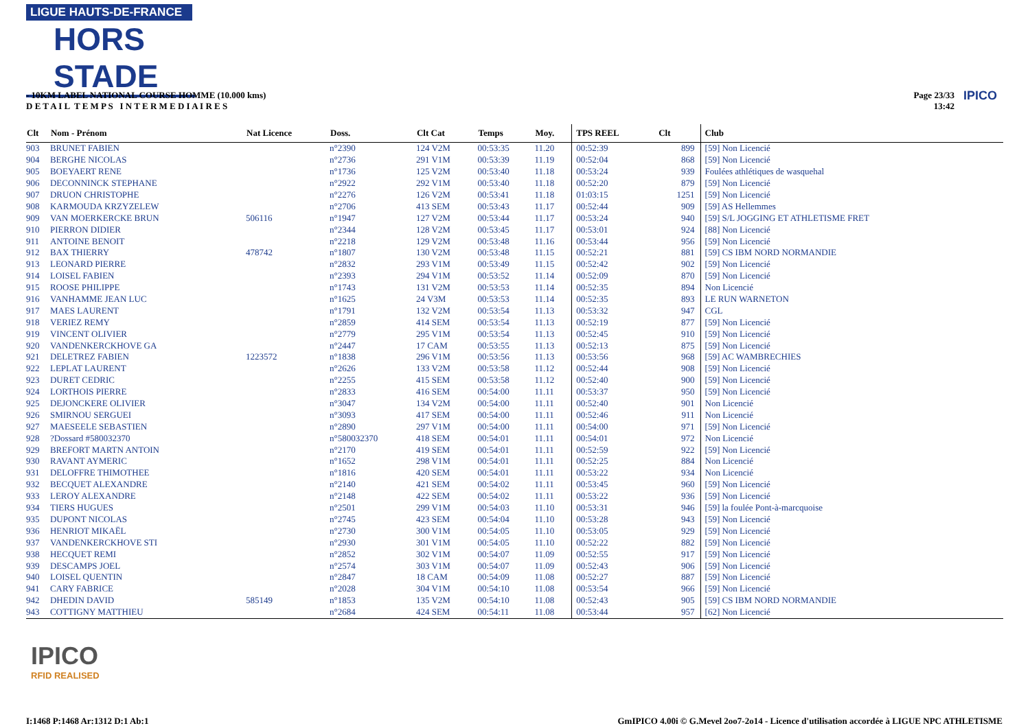LIGUE HAUTS-DE-FRANCE
HORS STADE
- 10KM LABEL NATIONAL COURSE HOMME (10.000 kms)
D E T A I L T E M P S I N T E R M E D I A I R E S
Page 23/33
13:42
IPICO
| Clt | Nom - Prénom | Nat Licence | Doss. | Clt Cat | Temps | Moy. | TPS REEL | Clt | Club |
| --- | --- | --- | --- | --- | --- | --- | --- | --- | --- |
| 903 | BRUNET FABIEN | | n°2390 | 124 V2M | 00:53:35 | 11.20 | 00:52:39 | 899 | [59] Non Licencié |
| 904 | BERGHE NICOLAS | | n°2736 | 291 V1M | 00:53:39 | 11.19 | 00:52:04 | 868 | [59] Non Licencié |
| 905 | BOEYAERT RENE | | n°1736 | 125 V2M | 00:53:40 | 11.18 | 00:53:24 | 939 | Foulées athlétiques de wasquehal |
| 906 | DECONNINCK STEPHANE | | n°2922 | 292 V1M | 00:53:40 | 11.18 | 00:52:20 | 879 | [59] Non Licencié |
| 907 | DRUON CHRISTOPHE | | n°2276 | 126 V2M | 00:53:41 | 11.18 | 01:03:15 | 1251 | [59] Non Licencié |
| 908 | KARMOUDA KRZYZELEW | | n°2706 | 413 SEM | 00:53:43 | 11.17 | 00:52:44 | 909 | [59] AS Hellemmes |
| 909 | VAN MOERKERCKE BRUN | 506116 | n°1947 | 127 V2M | 00:53:44 | 11.17 | 00:53:24 | 940 | [59] S/L JOGGING ET ATHLETISME FRET |
| 910 | PIERRON DIDIER | | n°2344 | 128 V2M | 00:53:45 | 11.17 | 00:53:01 | 924 | [88] Non Licencié |
| 911 | ANTOINE BENOIT | | n°2218 | 129 V2M | 00:53:48 | 11.16 | 00:53:44 | 956 | [59] Non Licencié |
| 912 | BAX THIERRY | 478742 | n°1807 | 130 V2M | 00:53:48 | 11.15 | 00:52:21 | 881 | [59] CS IBM NORD NORMANDIE |
| 913 | LEONARD PIERRE | | n°2832 | 293 V1M | 00:53:49 | 11.15 | 00:52:42 | 902 | [59] Non Licencié |
| 914 | LOISEL FABIEN | | n°2393 | 294 V1M | 00:53:52 | 11.14 | 00:52:09 | 870 | [59] Non Licencié |
| 915 | ROOSE PHILIPPE | | n°1743 | 131 V2M | 00:53:53 | 11.14 | 00:52:35 | 894 | Non Licencié |
| 916 | VANHAMME JEAN LUC | | n°1625 | 24 V3M | 00:53:53 | 11.14 | 00:52:35 | 893 | LE RUN WARNETON |
| 917 | MAES LAURENT | | n°1791 | 132 V2M | 00:53:54 | 11.13 | 00:53:32 | 947 | CGL |
| 918 | VERIEZ REMY | | n°2859 | 414 SEM | 00:53:54 | 11.13 | 00:52:19 | 877 | [59] Non Licencié |
| 919 | VINCENT OLIVIER | | n°2779 | 295 V1M | 00:53:54 | 11.13 | 00:52:45 | 910 | [59] Non Licencié |
| 920 | VANDENKERCKHOVE GA | | n°2447 | 17 CAM | 00:53:55 | 11.13 | 00:52:13 | 875 | [59] Non Licencié |
| 921 | DELETREZ FABIEN | 1223572 | n°1838 | 296 V1M | 00:53:56 | 11.13 | 00:53:56 | 968 | [59] AC WAMBRECHIES |
| 922 | LEPLAT LAURENT | | n°2626 | 133 V2M | 00:53:58 | 11.12 | 00:52:44 | 908 | [59] Non Licencié |
| 923 | DURET CEDRIC | | n°2255 | 415 SEM | 00:53:58 | 11.12 | 00:52:40 | 900 | [59] Non Licencié |
| 924 | LORTHOIS PIERRE | | n°2833 | 416 SEM | 00:54:00 | 11.11 | 00:53:37 | 950 | [59] Non Licencié |
| 925 | DEJONCKERE OLIVIER | | n°3047 | 134 V2M | 00:54:00 | 11.11 | 00:52:40 | 901 | Non Licencié |
| 926 | SMIRNOU SERGUEI | | n°3093 | 417 SEM | 00:54:00 | 11.11 | 00:52:46 | 911 | Non Licencié |
| 927 | MAESEELE SEBASTIEN | | n°2890 | 297 V1M | 00:54:00 | 11.11 | 00:54:00 | 971 | [59] Non Licencié |
| 928 | ?Dossard #580032370 | | n°580032370 | 418 SEM | 00:54:01 | 11.11 | 00:54:01 | 972 | Non Licencié |
| 929 | BREFORT MARTN ANTOIN | | n°2170 | 419 SEM | 00:54:01 | 11.11 | 00:52:59 | 922 | [59] Non Licencié |
| 930 | RAVANT AYMERIC | | n°1652 | 298 V1M | 00:54:01 | 11.11 | 00:52:25 | 884 | Non Licencié |
| 931 | DELOFFRE THIMOTHEE | | n°1816 | 420 SEM | 00:54:01 | 11.11 | 00:53:22 | 934 | Non Licencié |
| 932 | BECQUET ALEXANDRE | | n°2140 | 421 SEM | 00:54:02 | 11.11 | 00:53:45 | 960 | [59] Non Licencié |
| 933 | LEROY ALEXANDRE | | n°2148 | 422 SEM | 00:54:02 | 11.11 | 00:53:22 | 936 | [59] Non Licencié |
| 934 | TIERS HUGUES | | n°2501 | 299 V1M | 00:54:03 | 11.10 | 00:53:31 | 946 | [59] la foulée Pont-à-marcquoise |
| 935 | DUPONT NICOLAS | | n°2745 | 423 SEM | 00:54:04 | 11.10 | 00:53:28 | 943 | [59] Non Licencié |
| 936 | HENRIOT MIKAËL | | n°2730 | 300 V1M | 00:54:05 | 11.10 | 00:53:05 | 929 | [59] Non Licencié |
| 937 | VANDENKERCKHOVE STI | | n°2930 | 301 V1M | 00:54:05 | 11.10 | 00:52:22 | 882 | [59] Non Licencié |
| 938 | HECQUET REMI | | n°2852 | 302 V1M | 00:54:07 | 11.09 | 00:52:55 | 917 | [59] Non Licencié |
| 939 | DESCAMPS JOEL | | n°2574 | 303 V1M | 00:54:07 | 11.09 | 00:52:43 | 906 | [59] Non Licencié |
| 940 | LOISEL QUENTIN | | n°2847 | 18 CAM | 00:54:09 | 11.08 | 00:52:27 | 887 | [59] Non Licencié |
| 941 | CARY FABRICE | | n°2028 | 304 V1M | 00:54:10 | 11.08 | 00:53:54 | 966 | [59] Non Licencié |
| 942 | DHEDIN DAVID | 585149 | n°1853 | 135 V2M | 00:54:10 | 11.08 | 00:52:43 | 905 | [59] CS IBM NORD NORMANDIE |
| 943 | COTTIGNY MATTHIEU | | n°2684 | 424 SEM | 00:54:11 | 11.08 | 00:53:44 | 957 | [62] Non Licencié |
IPICO
RFID REALISED
I:1468 P:1468 Ar:1312 D:1 Ab:1
GmIPICO 4.00i © G.Mevel 2oo7-2o14 - Licence d'utilisation accordée à LIGUE NPC ATHLETISME